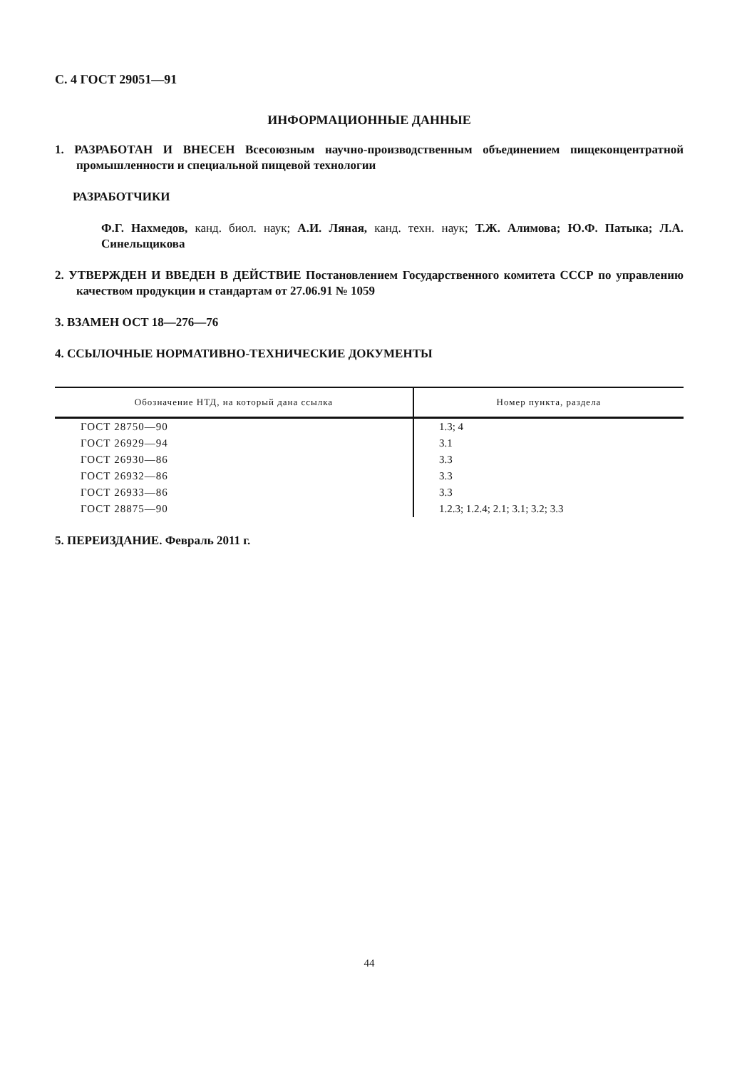С. 4 ГОСТ 29051—91
ИНФОРМАЦИОННЫЕ ДАННЫЕ
1. РАЗРАБОТАН И ВНЕСЕН Всесоюзным научно-производственным объединением пищеконцентратной промышленности и специальной пищевой технологии
РАЗРАБОТЧИКИ
Ф.Г. Нахмедов, канд. биол. наук; А.И. Ляная, канд. техн. наук; Т.Ж. Алимова; Ю.Ф. Патыка; Л.А. Синельщикова
2. УТВЕРЖДЕН И ВВЕДЕН В ДЕЙСТВИЕ Постановлением Государственного комитета СССР по управлению качеством продукции и стандартам от 27.06.91 № 1059
3. ВЗАМЕН ОСТ 18—276—76
4. ССЫЛОЧНЫЕ НОРМАТИВНО-ТЕХНИЧЕСКИЕ ДОКУМЕНТЫ
| Обозначение НТД, на который дана ссылка | Номер пункта, раздела |
| --- | --- |
| ГОСТ 28750—90 | 1.3; 4 |
| ГОСТ 26929—94 | 3.1 |
| ГОСТ 26930—86 | 3.3 |
| ГОСТ 26932—86 | 3.3 |
| ГОСТ 26933—86 | 3.3 |
| ГОСТ 28875—90 | 1.2.3; 1.2.4; 2.1; 3.1; 3.2; 3.3 |
5. ПЕРЕИЗДАНИЕ. Февраль 2011 г.
44